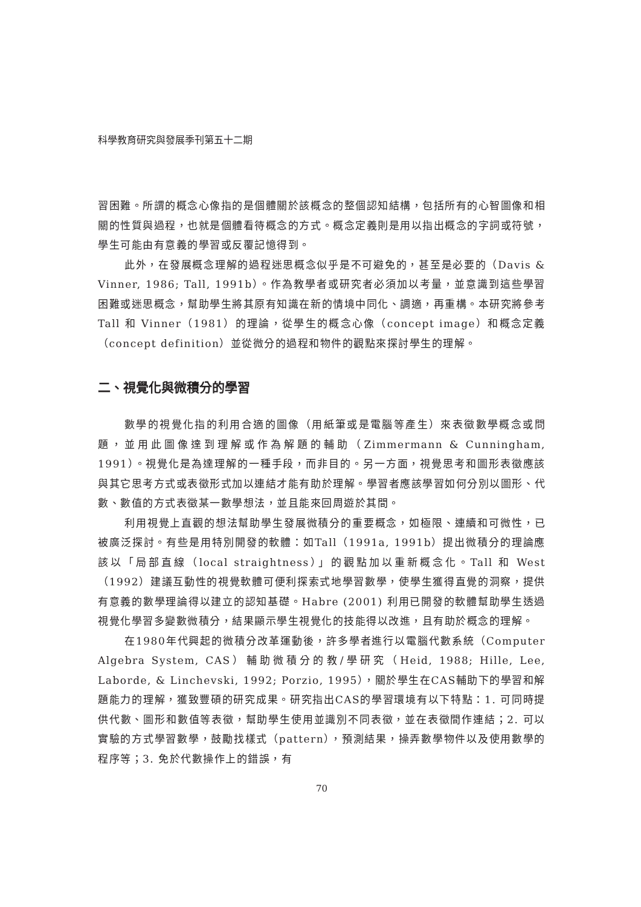科學教育研究與發展季刊第五十二期
習困難。所謂的概念心像指的是個體關於該概念的整個認知結構，包括所有的心智圖像和相關的性質與過程，也就是個體看待概念的方式。概念定義則是用以指出概念的字詞或符號，學生可能由有意義的學習或反覆記憶得到。
此外，在發展概念理解的過程迷思概念似乎是不可避免的，甚至是必要的（Davis & Vinner, 1986; Tall, 1991b）。作為教學者或研究者必須加以考量，並意識到這些學習困難或迷思概念，幫助學生將其原有知識在新的情境中同化、調適，再重構。本研究將參考Tall 和 Vinner（1981）的理論，從學生的概念心像（concept image）和概念定義（concept definition）並從微分的過程和物件的觀點來探討學生的理解。
二、視覺化與微積分的學習
數學的視覺化指的利用合適的圖像（用紙筆或是電腦等產生）來表徵數學概念或問題，並用此圖像達到理解或作為解題的輔助（Zimmermann & Cunningham, 1991）。視覺化是為達理解的一種手段，而非目的。另一方面，視覺思考和圖形表徵應該與其它思考方式或表徵形式加以連結才能有助於理解。學習者應該學習如何分別以圖形、代數、數值的方式表徵某一數學想法，並且能來回周遊於其間。
利用視覺上直觀的想法幫助學生發展微積分的重要概念，如極限、連續和可微性，已被廣泛探討。有些是用特別開發的軟體：如Tall（1991a, 1991b）提出微積分的理論應該以「局部直線（local straightness）」的觀點加以重新概念化。Tall 和 West（1992）建議互動性的視覺軟體可便利探索式地學習數學，使學生獲得直覺的洞察，提供有意義的數學理論得以建立的認知基礎。Habre (2001) 利用已開發的軟體幫助學生透過視覺化學習多變數微積分，結果顯示學生視覺化的技能得以改進，且有助於概念的理解。
在1980年代興起的微積分改革運動後，許多學者進行以電腦代數系統（Computer Algebra System, CAS）輔助微積分的教/學研究（Heid, 1988; Hille, Lee, Laborde, & Linchevski, 1992; Porzio, 1995），關於學生在CAS輔助下的學習和解題能力的理解，獲致豐碩的研究成果。研究指出CAS的學習環境有以下特點：1. 可同時提供代數、圖形和數值等表徵，幫助學生使用並識別不同表徵，並在表徵間作連結；2. 可以實驗的方式學習數學，鼓勵找樣式（pattern），預測結果，操弄數學物件以及使用數學的程序等；3. 免於代數操作上的錯誤，有
70